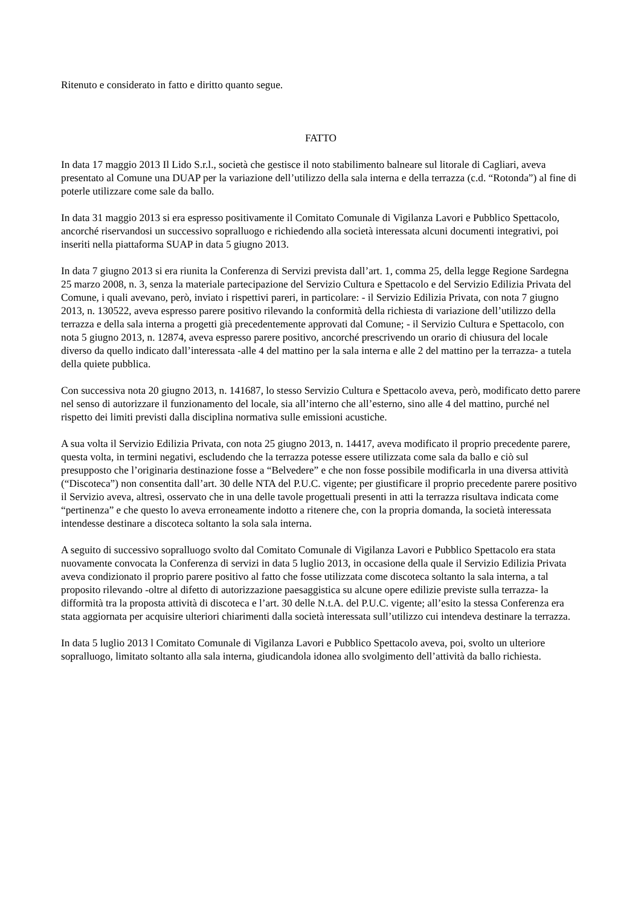Ritenuto e considerato in fatto e diritto quanto segue.
FATTO
In data 17 maggio 2013 Il Lido S.r.l., società che gestisce il noto stabilimento balneare sul litorale di Cagliari, aveva presentato al Comune una DUAP per la variazione dell’utilizzo della sala interna e della terrazza (c.d. “Rotonda”) al fine di poterle utilizzare come sale da ballo.
In data 31 maggio 2013 si era espresso positivamente il Comitato Comunale di Vigilanza Lavori e Pubblico Spettacolo, ancorché riservandosi un successivo sopralluogo e richiedendo alla società interessata alcuni documenti integrativi, poi inseriti nella piattaforma SUAP in data 5 giugno 2013.
In data 7 giugno 2013 si era riunita la Conferenza di Servizi prevista dall’art. 1, comma 25, della legge Regione Sardegna 25 marzo 2008, n. 3, senza la materiale partecipazione del Servizio Cultura e Spettacolo e del Servizio Edilizia Privata del Comune, i quali avevano, però, inviato i rispettivi pareri, in particolare: - il Servizio Edilizia Privata, con nota 7 giugno 2013, n. 130522, aveva espresso parere positivo rilevando la conformità della richiesta di variazione dell’utilizzo della terrazza e della sala interna a progetti già precedentemente approvati dal Comune; - il Servizio Cultura e Spettacolo, con nota 5 giugno 2013, n. 12874, aveva espresso parere positivo, ancorché prescrivendo un orario di chiusura del locale diverso da quello indicato dall’interessata -alle 4 del mattino per la sala interna e alle 2 del mattino per la terrazza- a tutela della quiete pubblica.
Con successiva nota 20 giugno 2013, n. 141687, lo stesso Servizio Cultura e Spettacolo aveva, però, modificato detto parere nel senso di autorizzare il funzionamento del locale, sia all’interno che all’esterno, sino alle 4 del mattino, purché nel rispetto dei limiti previsti dalla disciplina normativa sulle emissioni acustiche.
A sua volta il Servizio Edilizia Privata, con nota 25 giugno 2013, n. 14417, aveva modificato il proprio precedente parere, questa volta, in termini negativi, escludendo che la terrazza potesse essere utilizzata come sala da ballo e ciò sul presupposto che l’originaria destinazione fosse a “Belvedere” e che non fosse possibile modificarla in una diversa attività (“Discoteca”) non consentita dall’art. 30 delle NTA del P.U.C. vigente; per giustificare il proprio precedente parere positivo il Servizio aveva, altresì, osservato che in una delle tavole progettuali presenti in atti la terrazza risultava indicata come “pertinenza” e che questo lo aveva erroneamente indotto a ritenere che, con la propria domanda, la società interessata intendesse destinare a discoteca soltanto la sola sala interna.
A seguito di successivo sopralluogo svolto dal Comitato Comunale di Vigilanza Lavori e Pubblico Spettacolo era stata nuovamente convocata la Conferenza di servizi in data 5 luglio 2013, in occasione della quale il Servizio Edilizia Privata aveva condizionato il proprio parere positivo al fatto che fosse utilizzata come discoteca soltanto la sala interna, a tal proposito rilevando -oltre al difetto di autorizzazione paesaggistica su alcune opere edilizie previste sulla terrazza- la difformità tra la proposta attività di discoteca e l’art. 30 delle N.t.A. del P.U.C. vigente; all’esito la stessa Conferenza era stata aggiornata per acquisire ulteriori chiarimenti dalla società interessata sull’utilizzo cui intendeva destinare la terrazza.
In data 5 luglio 2013 l Comitato Comunale di Vigilanza Lavori e Pubblico Spettacolo aveva, poi, svolto un ulteriore sopralluogo, limitato soltanto alla sala interna, giudicandola idonea allo svolgimento dell’attività da ballo richiesta.